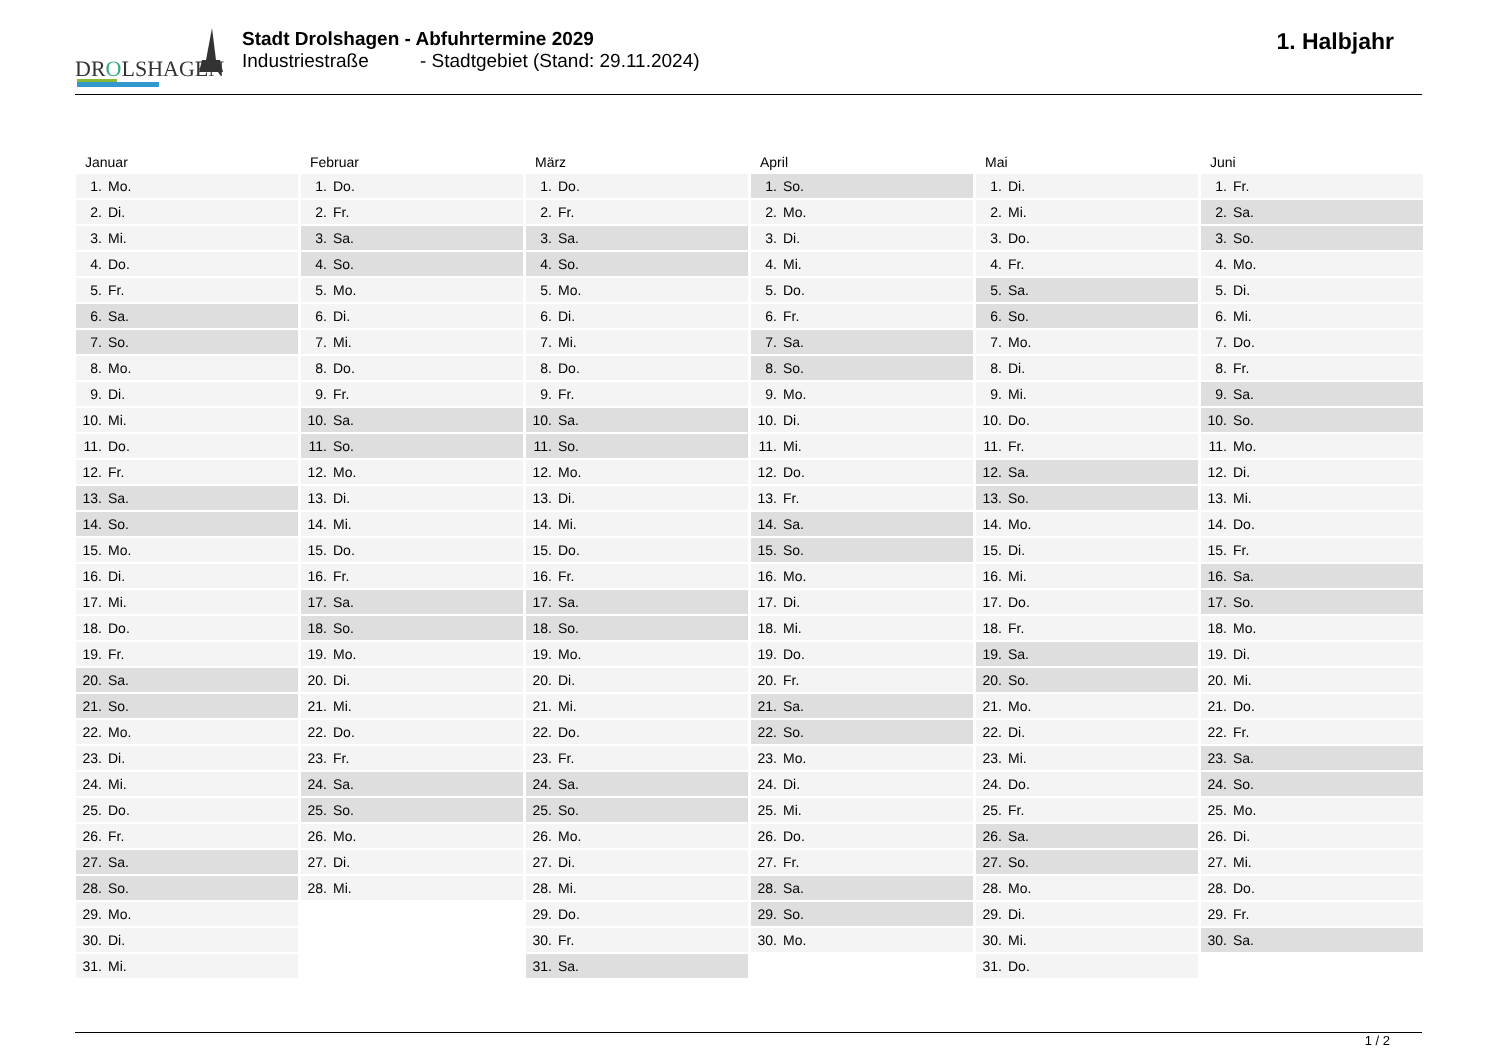DROLSHAGEN
Stadt Drolshagen - Abfuhrtermine 2029
Industriestraße - Stadtgebiet (Stand: 29.11.2024)
1. Halbjahr
Januar
| 1. | Mo. |
| 2. | Di. |
| 3. | Mi. |
| 4. | Do. |
| 5. | Fr. |
| 6. | Sa. |
| 7. | So. |
| 8. | Mo. |
| 9. | Di. |
| 10. | Mi. |
| 11. | Do. |
| 12. | Fr. |
| 13. | Sa. |
| 14. | So. |
| 15. | Mo. |
| 16. | Di. |
| 17. | Mi. |
| 18. | Do. |
| 19. | Fr. |
| 20. | Sa. |
| 21. | So. |
| 22. | Mo. |
| 23. | Di. |
| 24. | Mi. |
| 25. | Do. |
| 26. | Fr. |
| 27. | Sa. |
| 28. | So. |
| 29. | Mo. |
| 30. | Di. |
| 31. | Mi. |
Februar
| 1. | Do. |
| 2. | Fr. |
| 3. | Sa. |
| 4. | So. |
| 5. | Mo. |
| 6. | Di. |
| 7. | Mi. |
| 8. | Do. |
| 9. | Fr. |
| 10. | Sa. |
| 11. | So. |
| 12. | Mo. |
| 13. | Di. |
| 14. | Mi. |
| 15. | Do. |
| 16. | Fr. |
| 17. | Sa. |
| 18. | So. |
| 19. | Mo. |
| 20. | Di. |
| 21. | Mi. |
| 22. | Do. |
| 23. | Fr. |
| 24. | Sa. |
| 25. | So. |
| 26. | Mo. |
| 27. | Di. |
| 28. | Mi. |
März
| 1. | Do. |
| 2. | Fr. |
| 3. | Sa. |
| 4. | So. |
| 5. | Mo. |
| 6. | Di. |
| 7. | Mi. |
| 8. | Do. |
| 9. | Fr. |
| 10. | Sa. |
| 11. | So. |
| 12. | Mo. |
| 13. | Di. |
| 14. | Mi. |
| 15. | Do. |
| 16. | Fr. |
| 17. | Sa. |
| 18. | So. |
| 19. | Mo. |
| 20. | Di. |
| 21. | Mi. |
| 22. | Do. |
| 23. | Fr. |
| 24. | Sa. |
| 25. | So. |
| 26. | Mo. |
| 27. | Di. |
| 28. | Mi. |
| 29. | Do. |
| 30. | Fr. |
| 31. | Sa. |
April
| 1. | So. |
| 2. | Mo. |
| 3. | Di. |
| 4. | Mi. |
| 5. | Do. |
| 6. | Fr. |
| 7. | Sa. |
| 8. | So. |
| 9. | Mo. |
| 10. | Di. |
| 11. | Mi. |
| 12. | Do. |
| 13. | Fr. |
| 14. | Sa. |
| 15. | So. |
| 16. | Mo. |
| 17. | Di. |
| 18. | Mi. |
| 19. | Do. |
| 20. | Fr. |
| 21. | Sa. |
| 22. | So. |
| 23. | Mo. |
| 24. | Di. |
| 25. | Mi. |
| 26. | Do. |
| 27. | Fr. |
| 28. | Sa. |
| 29. | So. |
| 30. | Mo. |
Mai
| 1. | Di. |
| 2. | Mi. |
| 3. | Do. |
| 4. | Fr. |
| 5. | Sa. |
| 6. | So. |
| 7. | Mo. |
| 8. | Di. |
| 9. | Mi. |
| 10. | Do. |
| 11. | Fr. |
| 12. | Sa. |
| 13. | So. |
| 14. | Mo. |
| 15. | Di. |
| 16. | Mi. |
| 17. | Do. |
| 18. | Fr. |
| 19. | Sa. |
| 20. | So. |
| 21. | Mo. |
| 22. | Di. |
| 23. | Mi. |
| 24. | Do. |
| 25. | Fr. |
| 26. | Sa. |
| 27. | So. |
| 28. | Mo. |
| 29. | Di. |
| 30. | Mi. |
| 31. | Do. |
Juni
| 1. | Fr. |
| 2. | Sa. |
| 3. | So. |
| 4. | Mo. |
| 5. | Di. |
| 6. | Mi. |
| 7. | Do. |
| 8. | Fr. |
| 9. | Sa. |
| 10. | So. |
| 11. | Mo. |
| 12. | Di. |
| 13. | Mi. |
| 14. | Do. |
| 15. | Fr. |
| 16. | Sa. |
| 17. | So. |
| 18. | Mo. |
| 19. | Di. |
| 20. | Mi. |
| 21. | Do. |
| 22. | Fr. |
| 23. | Sa. |
| 24. | So. |
| 25. | Mo. |
| 26. | Di. |
| 27. | Mi. |
| 28. | Do. |
| 29. | Fr. |
| 30. | Sa. |
1 / 2